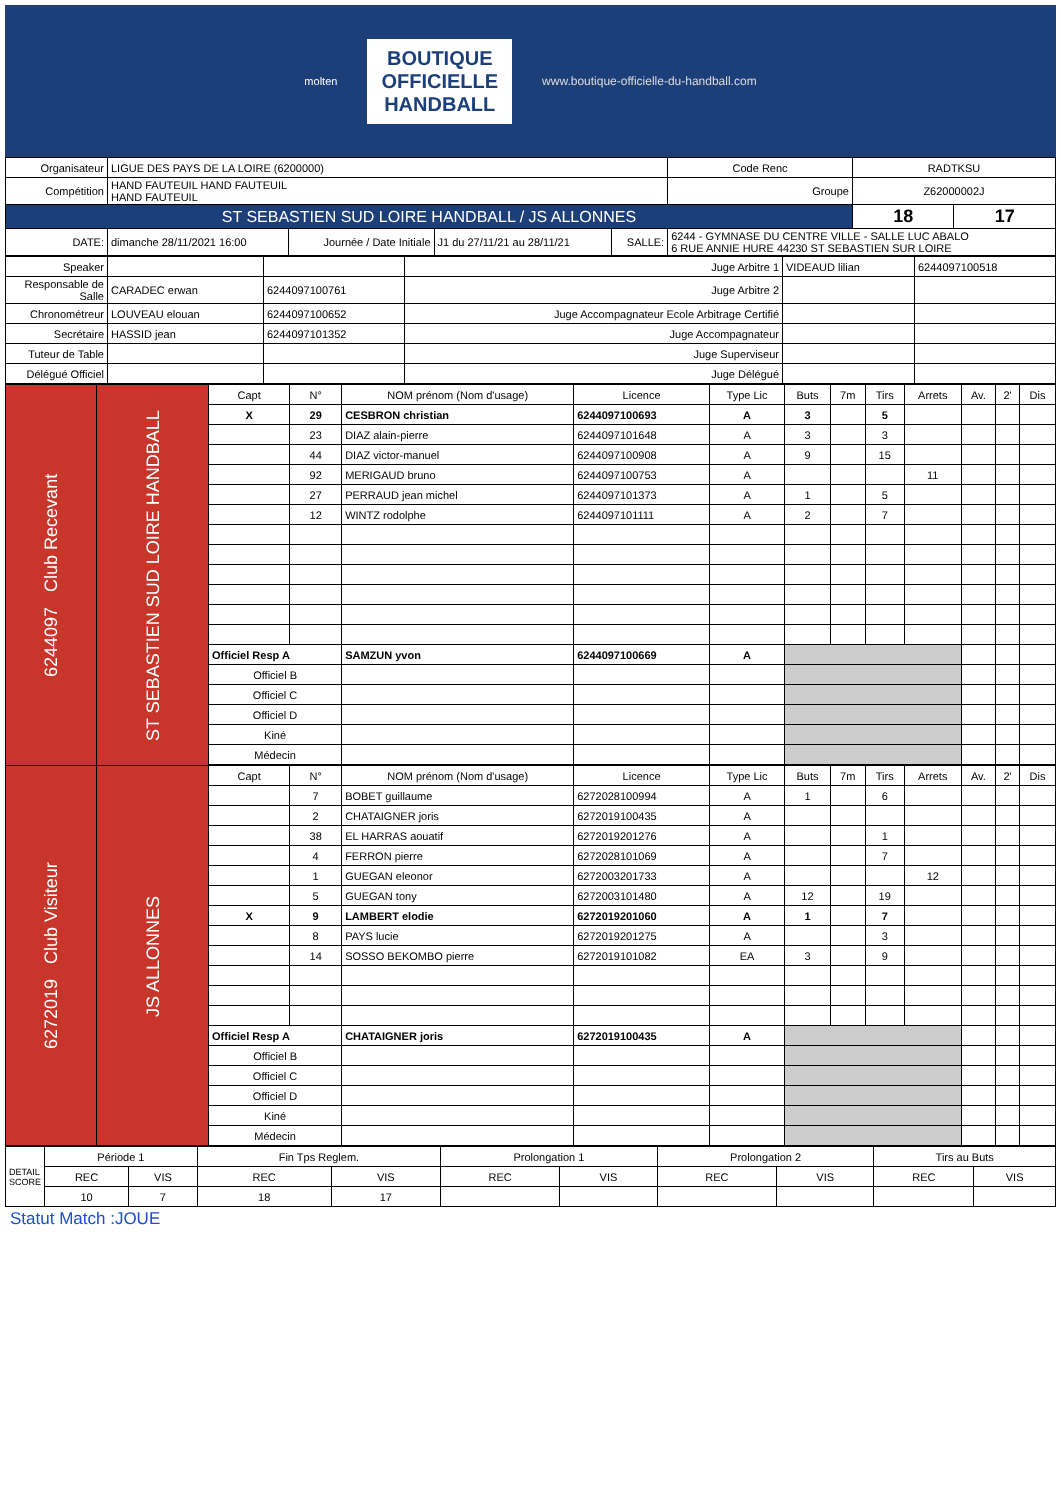molten
BOUTIQUE
OFFICIELLE
HANDBALL
www.boutique-officielle-du-handball.com
| Organisateur | LIGUE DES PAYS DE LA LOIRE (6200000) | | | | | Code Renc | RADTKSU | |
| Compétition | HAND FAUTEUIL HAND FAUTEUIL HAND FAUTEUIL | | | | | Groupe | Z62000002J | |
| ST SEBASTIEN SUD LOIRE HANDBALL / JS ALLONNES | | | | | | | 18 | 17 |
| DATE: | dimanche 28/11/2021 16:00 | Journée / Date Initiale | J1 du 27/11/21 au 28/11/21 | SALLE: | 6244 - GYMNASE DU CENTRE VILLE - SALLE LUC ABALO 6 RUE ANNIE HURE 44230 ST SEBASTIEN SUR LOIRE | | | |
| Speaker | | | Juge Arbitre 1 | VIDEAUD lilian | 6244097100518 |
| Responsable de Salle | CARADEC erwan | 6244097100761 | Juge Arbitre 2 | | |
| Chronométreur | LOUVEAU elouan | 6244097100652 | Juge Accompagnateur Ecole Arbitrage Certifié | | |
| Secrétaire | HASSID jean | 6244097101352 | Juge Accompagnateur | | |
| Tuteur de Table | | | Juge Superviseur | | |
| Délégué Officiel | | | Juge Délégué | | |
| 6244097 Club Recevant | ST SEBASTIEN SUD LOIRE HANDBALL | Capt | N° | NOM prénom (Nom d'usage) | Licence | Type Lic | Buts | 7m | Tirs | Arrets | Av. | 2' | Dis |
| | | X | 29 | CESBRON christian | 6244097100693 | A | 3 | | 5 | | | | |
| | | | 23 | DIAZ alain-pierre | 6244097101648 | A | 3 | | 3 | | | | |
| | | | 44 | DIAZ victor-manuel | 6244097100908 | A | 9 | | 15 | | | | |
| | | | 92 | MERIGAUD bruno | 6244097100753 | A | | | | 11 | | | |
| | | | 27 | PERRAUD jean michel | 6244097101373 | A | 1 | | 5 | | | | |
| | | | 12 | WINTZ rodolphe | 6244097101111 | A | 2 | | 7 | | | | |
| | | Officiel Resp A | | SAMZUN yvon | 6244097100669 | A | | | | | | | |
| | | Officiel B | | | | | | | | | | | |
| | | Officiel C | | | | | | | | | | | |
| | | Officiel D | | | | | | | | | | | |
| | | Kiné | | | | | | | | | | | |
| | | Médecin | | | | | | | | | | | |
| 6272019 Club Visiteur | JS ALLONNES | Capt | N° | NOM prénom (Nom d'usage) | Licence | Type Lic | Buts | 7m | Tirs | Arrets | Av. | 2' | Dis |
| | | | 7 | BOBET guillaume | 6272028100994 | A | 1 | | 6 | | | | |
| | | | 2 | CHATAIGNER joris | 6272019100435 | A | | | | | | | |
| | | | 38 | EL HARRAS aouatif | 6272019201276 | A | | | 1 | | | | |
| | | | 4 | FERRON pierre | 6272028101069 | A | | | 7 | | | | |
| | | | 1 | GUEGAN eleonor | 6272003201733 | A | | | | 12 | | | |
| | | | 5 | GUEGAN tony | 6272003101480 | A | 12 | | 19 | | | | |
| | | X | 9 | LAMBERT elodie | 6272019201060 | A | 1 | | 7 | | | | |
| | | | 8 | PAYS lucie | 6272019201275 | A | | | 3 | | | | |
| | | | 14 | SOSSO BEKOMBO pierre | 6272019101082 | EA | 3 | | 9 | | | | |
| | | Officiel Resp A | | CHATAIGNER joris | 6272019100435 | A | | | | | | | |
| | | Officiel B | | | | | | | | | | | |
| | | Officiel C | | | | | | | | | | | |
| | | Officiel D | | | | | | | | | | | |
| | | Kiné | | | | | | | | | | | |
| | | Médecin | | | | | | | | | | | |
| DETAIL SCORE | Période 1 | | Fin Tps Reglem. | | Prolongation 1 | | Prolongation 2 | | Tirs au Buts | |
| | REC | VIS | REC | VIS | REC | VIS | REC | VIS | REC | VIS |
| | 10 | 7 | 18 | 17 | | | | | | |
Statut Match :JOUE